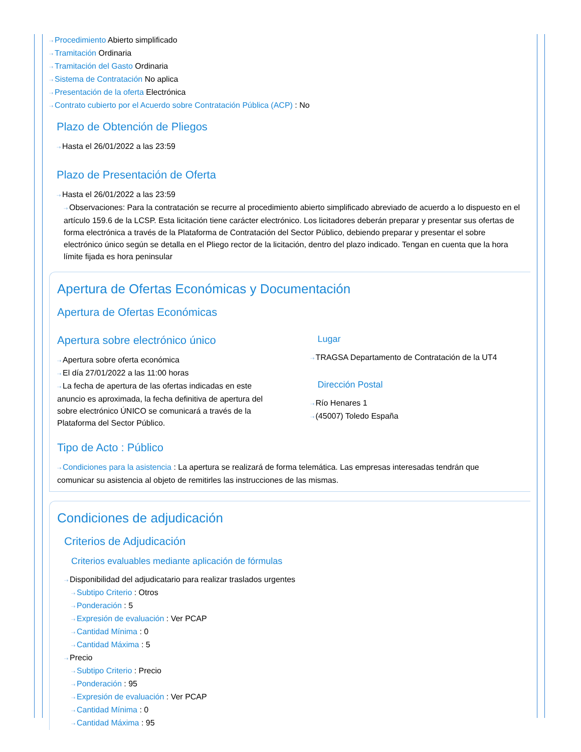⇢ Procedimiento Abierto simplificado
⇢ Tramitación Ordinaria
⇢ Tramitación del Gasto Ordinaria
⇢ Sistema de Contratación No aplica
⇢ Presentación de la oferta Electrónica
⇢ Contrato cubierto por el Acuerdo sobre Contratación Pública (ACP) : No
Plazo de Obtención de Pliegos
⇢ Hasta el 26/01/2022 a las 23:59
Plazo de Presentación de Oferta
⇢ Hasta el 26/01/2022 a las 23:59
⇢ Observaciones: Para la contratación se recurre al procedimiento abierto simplificado abreviado de acuerdo a lo dispuesto en el artículo 159.6 de la LCSP. Esta licitación tiene carácter electrónico. Los licitadores deberán preparar y presentar sus ofertas de forma electrónica a través de la Plataforma de Contratación del Sector Público, debiendo preparar y presentar el sobre electrónico único según se detalla en el Pliego rector de la licitación, dentro del plazo indicado. Tengan en cuenta que la hora límite fijada es hora peninsular
Apertura de Ofertas Económicas y Documentación
Apertura de Ofertas Económicas
Apertura sobre electrónico único
⇢ Apertura sobre oferta económica
⇢ El día 27/01/2022 a las 11:00 horas
⇢ La fecha de apertura de las ofertas indicadas en este anuncio es aproximada, la fecha definitiva de apertura del sobre electrónico ÚNICO se comunicará a través de la Plataforma del Sector Público.
Lugar
⇢ TRAGSA Departamento de Contratación de la UT4
Dirección Postal
⇢ Río Henares 1
⇢ (45007) Toledo España
Tipo de Acto : Público
⇢ Condiciones para la asistencia : La apertura se realizará de forma telemática. Las empresas interesadas tendrán que comunicar su asistencia al objeto de remitirles las instrucciones de las mismas.
Condiciones de adjudicación
Criterios de Adjudicación
Criterios evaluables mediante aplicación de fórmulas
⇢ Disponibilidad del adjudicatario para realizar traslados urgentes
⇢ Subtipo Criterio : Otros
⇢ Ponderación : 5
⇢ Expresión de evaluación : Ver PCAP
⇢ Cantidad Mínima : 0
⇢ Cantidad Máxima : 5
⇢ Precio
⇢ Subtipo Criterio : Precio
⇢ Ponderación : 95
⇢ Expresión de evaluación : Ver PCAP
⇢ Cantidad Mínima : 0
⇢ Cantidad Máxima : 95